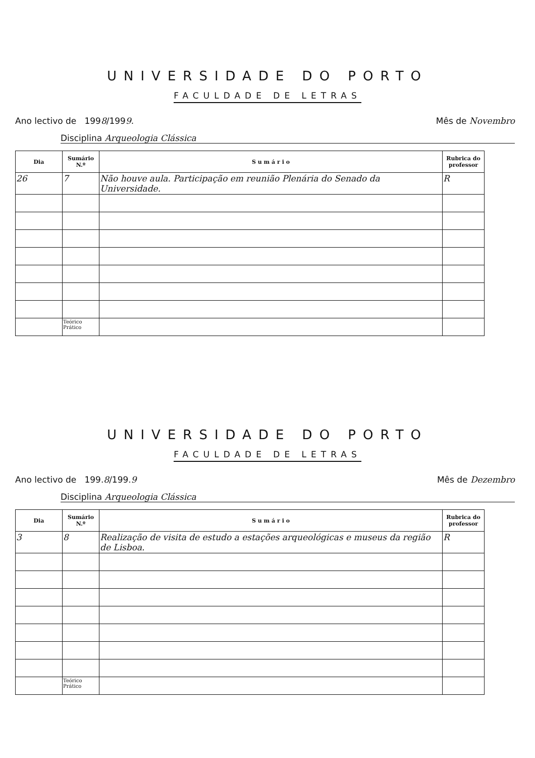UNIVERSIDADE DO PORTO
FACULDADE DE LETRAS
Ano lectivo de 1998/1999. Mês de Novembro
Disciplina Arqueologia Clássica
| Dia | Sumário N.º | S u m á r i o | Rubrica do professor |
| --- | --- | --- | --- |
| 26 | 7 | Não houve aula. Participação em reunião Plenária do Senado da Universidade. | R |
| | Teórico Prático | | |
UNIVERSIDADE DO PORTO
FACULDADE DE LETRAS
Ano lectivo de 199.8/199.9 Mês de Dezembro
Disciplina Arqueologia Clássica
| Dia | Sumário N.º | S u m á r i o | Rubrica do professor |
| --- | --- | --- | --- |
| 3 | 8 | Realização de visita de estudo a estações arqueológicas e museus da região de Lisboa. | R |
| | Teórico Prático | | |